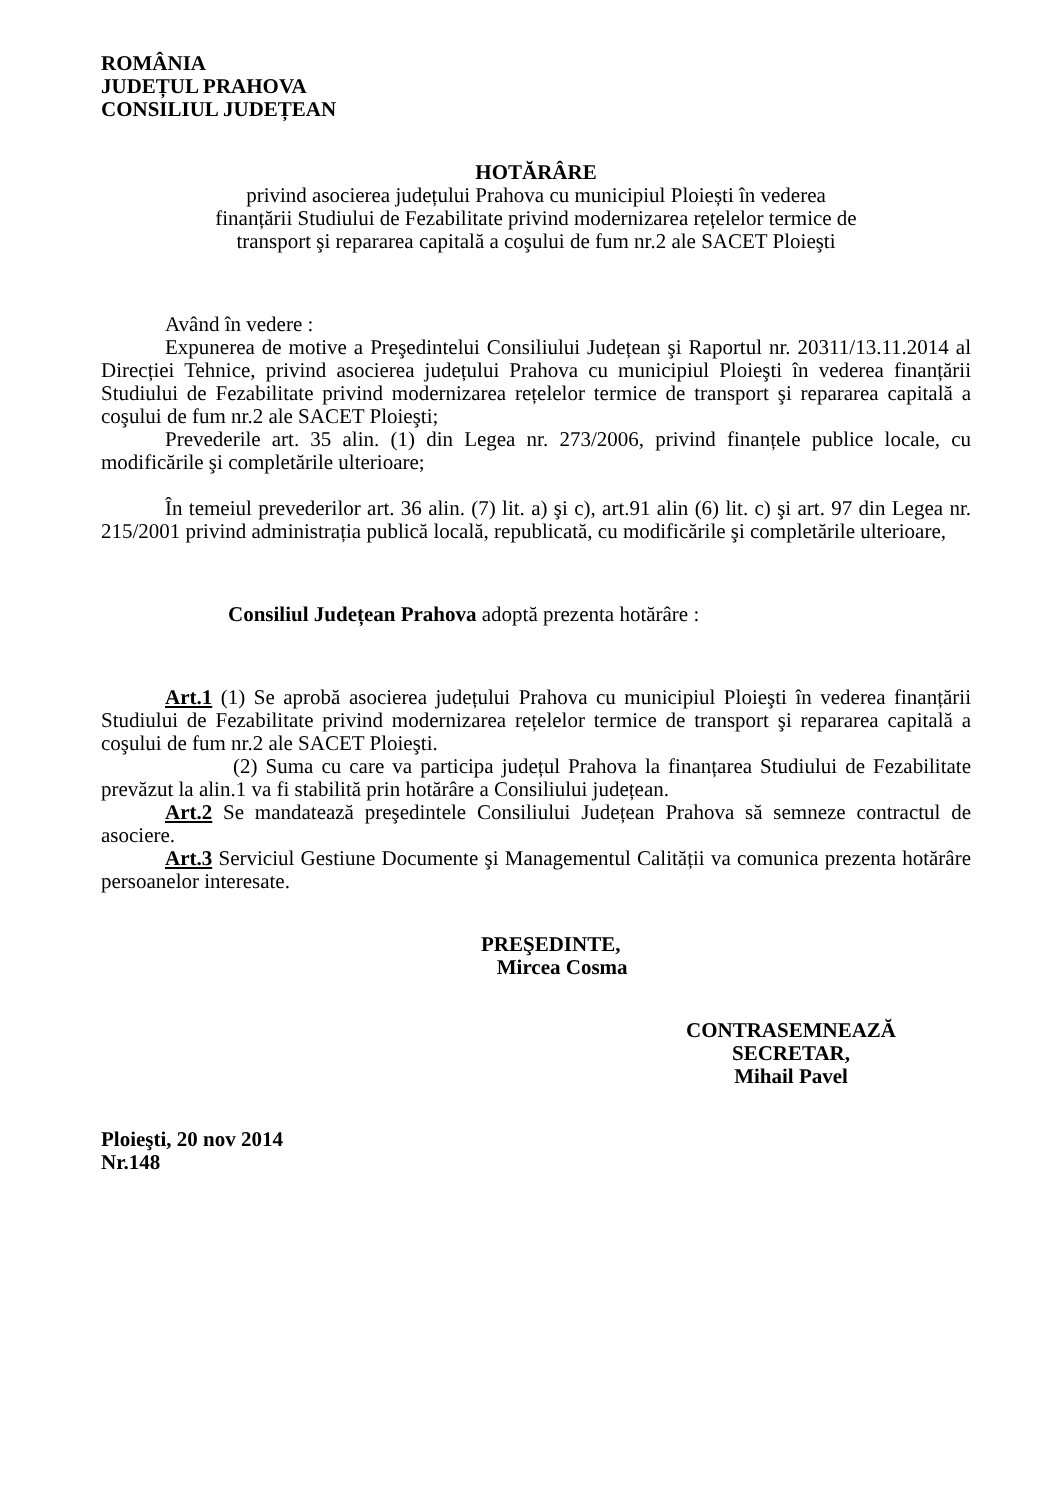ROMÂNIA
JUDEȚUL PRAHOVA
CONSILIUL JUDEȚEAN
HOTĂRÂRE
privind asocierea județului Prahova cu municipiul Ploiești în vederea
finanțării Studiului de Fezabilitate privind modernizarea rețelelor termice de
transport şi repararea capitală a coşului de fum nr.2 ale SACET Ploieşti
Având în vedere :
Expunerea de motive a Preşedintelui Consiliului Județean şi Raportul nr. 20311/13.11.2014 al Direcției Tehnice, privind asocierea județului Prahova cu municipiul Ploieşti în vederea finanțării Studiului de Fezabilitate privind modernizarea rețelelor termice de transport şi repararea capitală a coşului de fum nr.2 ale SACET Ploieşti;
Prevederile art. 35 alin. (1) din Legea nr. 273/2006, privind finanțele publice locale, cu modificările şi completările ulterioare;
În temeiul prevederilor art. 36 alin. (7) lit. a) şi c), art.91 alin (6) lit. c) şi art. 97 din Legea nr. 215/2001 privind administrația publică locală, republicată, cu modificările şi completările ulterioare,
Consiliul Județean Prahova adoptă prezenta hotărâre :
Art.1 (1) Se aprobă asocierea județului Prahova cu municipiul Ploieşti în vederea finanțării Studiului de Fezabilitate privind modernizarea rețelelor termice de transport şi repararea capitală a coşului de fum nr.2 ale SACET Ploieşti.
(2) Suma cu care va participa județul Prahova la finanțarea Studiului de Fezabilitate prevăzut la alin.1 va fi stabilită prin hotărâre a Consiliului județean.
Art.2 Se mandatează preşedintele Consiliului Județean Prahova să semneze contractul de asociere.
Art.3 Serviciul Gestiune Documente şi Managementul Calității va comunica prezenta hotărâre persoanelor interesate.
PREŞEDINTE,
Mircea Cosma
CONTRASEMNEAZĂ
SECRETAR,
Mihail Pavel
Ploieşti, 20 nov 2014
Nr.148